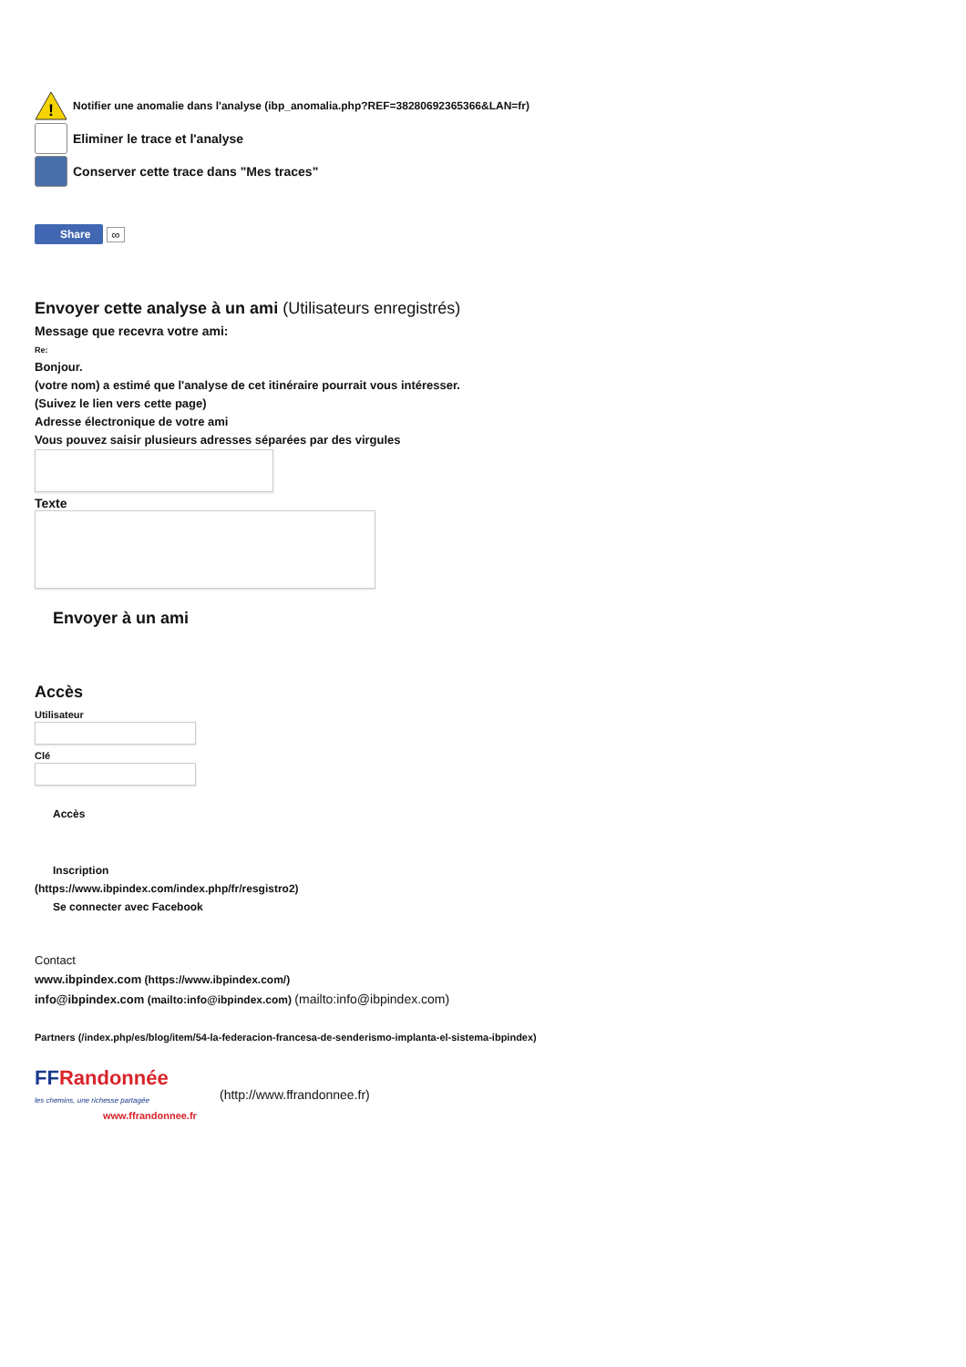!
Notifier une anomalie dans l'analyse (ibp_anomalia.php?REF=38280692365366&LAN=fr)
Eliminer le trace et l'analyse
Conserver cette trace dans "Mes traces"
Share ∞
Envoyer cette analyse à un ami (Utilisateurs enregistrés)
Message que recevra votre ami:
Re:
Bonjour.
(votre nom) a estimé que l'analyse de cet itinéraire pourrait vous intéresser.
(Suivez le lien vers cette page)
Adresse électronique de votre ami
Vous pouvez saisir plusieurs adresses séparées par des virgules
Texte
Envoyer à un ami
Accès
Utilisateur
Clé
Accès
Inscription
(https://www.ibpindex.com/index.php/fr/resgistro2)
Se connecter avec Facebook
Contact
www.ibpindex.com (https://www.ibpindex.com/)
info@ibpindex.com (mailto:info@ibpindex.com) (mailto:info@ibpindex.com)
Partners (/index.php/es/blog/item/54-la-federacion-francesa-de-senderismo-implanta-el-sistema-ibpindex)
FF Randonnée
les chemins, une richesse partagée
www.ffrandonnee.fr
(http://www.ffrandonnee.fr)